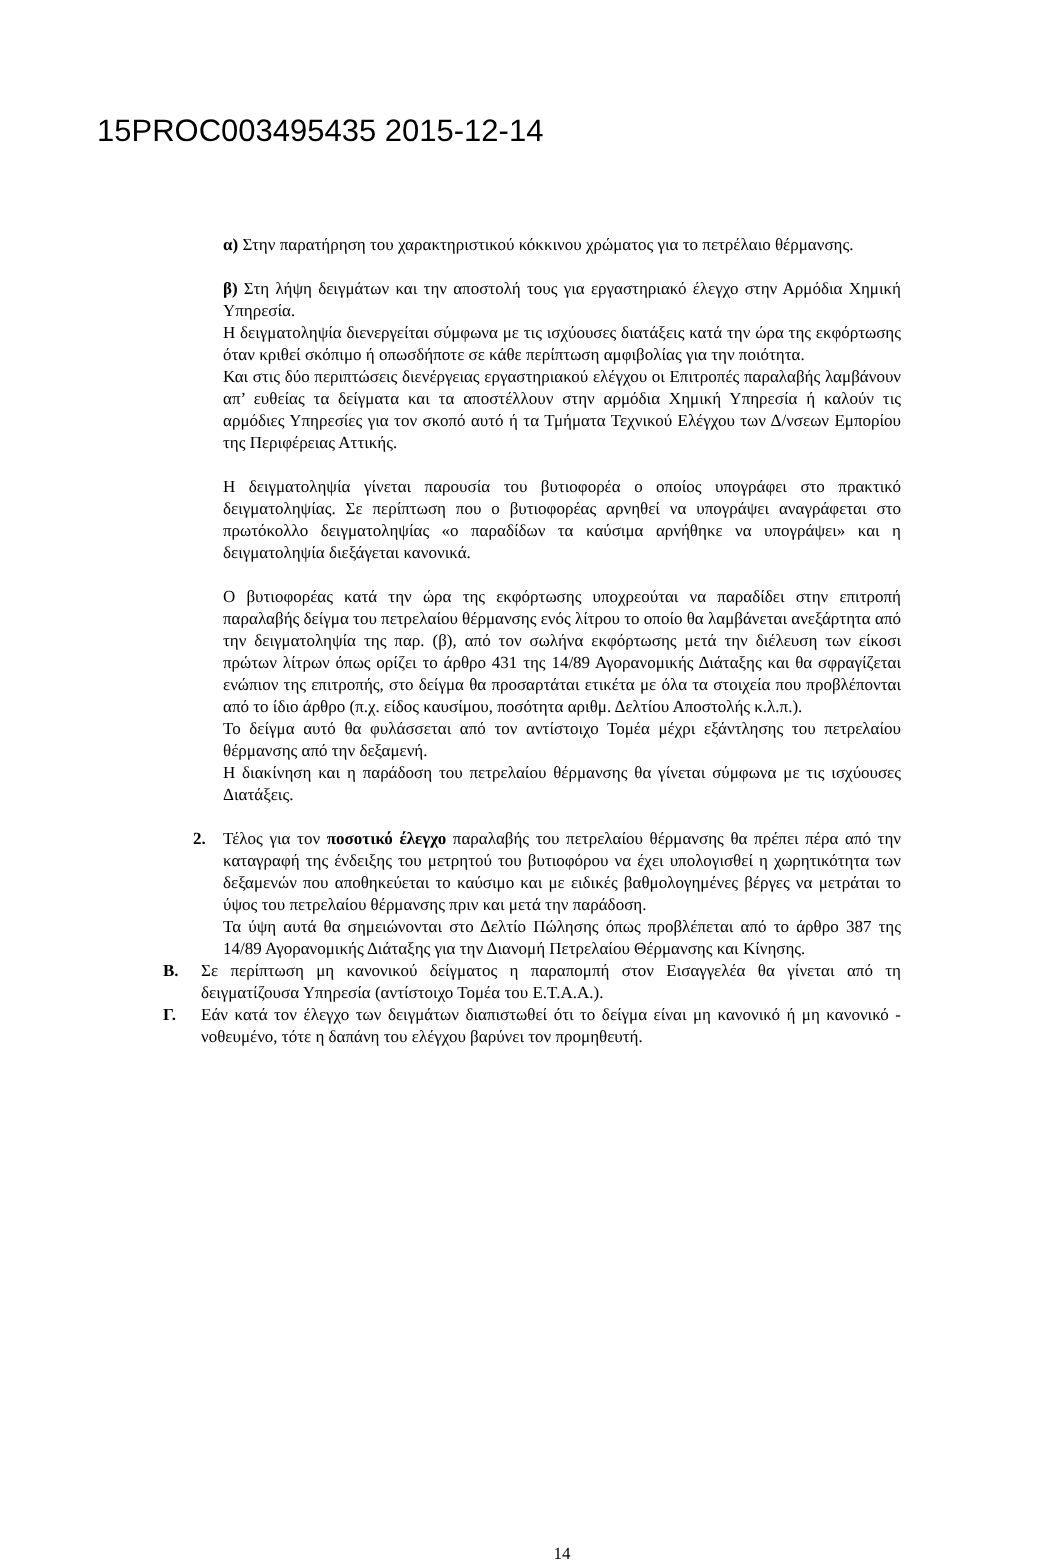15PROC003495435 2015-12-14
α) Στην παρατήρηση του χαρακτηριστικού κόκκινου χρώματος για το πετρέλαιο θέρμανσης.
β) Στη λήψη δειγμάτων και την αποστολή τους για εργαστηριακό έλεγχο στην Αρμόδια Χημική Υπηρεσία.
Η δειγματοληψία διενεργείται σύμφωνα με τις ισχύουσες διατάξεις κατά την ώρα της εκφόρτωσης όταν κριθεί σκόπιμο ή οπωσδήποτε σε κάθε περίπτωση αμφιβολίας για την ποιότητα.
Και στις δύο περιπτώσεις διενέργειας εργαστηριακού ελέγχου οι Επιτροπές παραλαβής λαμβάνουν απ’ ευθείας τα δείγματα και τα αποστέλλουν στην αρμόδια Χημική Υπηρεσία ή καλούν τις αρμόδιες Υπηρεσίες για τον σκοπό αυτό ή τα Τμήματα Τεχνικού Ελέγχου των Δ/νσεων Εμπορίου της Περιφέρειας Αττικής.
Η δειγματοληψία γίνεται παρουσία του βυτιοφορέα ο οποίος υπογράφει στο πρακτικό δειγματοληψίας. Σε περίπτωση που ο βυτιοφορέας αρνηθεί να υπογράψει αναγράφεται στο πρωτόκολλο δειγματοληψίας «ο παραδίδων τα καύσιμα αρνήθηκε να υπογράψει» και η δειγματοληψία διεξάγεται κανονικά.
Ο βυτιοφορέας κατά την ώρα της εκφόρτωσης υποχρεούται να παραδίδει στην επιτροπή παραλαβής δείγμα του πετρελαίου θέρμανσης ενός λίτρου το οποίο θα λαμβάνεται ανεξάρτητα από την δειγματοληψία της παρ. (β), από τον σωλήνα εκφόρτωσης μετά την διέλευση των είκοσι πρώτων λίτρων όπως ορίζει το άρθρο 431 της 14/89 Αγορανομικής Διάταξης και θα σφραγίζεται ενώπιον της επιτροπής, στο δείγμα θα προσαρτάται ετικέτα με όλα τα στοιχεία που προβλέπονται από το ίδιο άρθρο (π.χ. είδος καυσίμου, ποσότητα αριθμ. Δελτίου Αποστολής κ.λ.π.).
Το δείγμα αυτό θα φυλάσσεται από τον αντίστοιχο Τομέα μέχρι εξάντλησης του πετρελαίου θέρμανσης από την δεξαμενή.
Η διακίνηση και η παράδοση του πετρελαίου θέρμανσης θα γίνεται σύμφωνα με τις ισχύουσες Διατάξεις.
2. Τέλος για τον ποσοτικό έλεγχο παραλαβής του πετρελαίου θέρμανσης θα πρέπει πέρα από την καταγραφή της ένδειξης του μετρητού του βυτιοφόρου να έχει υπολογισθεί η χωρητικότητα των δεξαμενών που αποθηκεύεται το καύσιμο και με ειδικές βαθμολογημένες βέργες να μετράται το ύψος του πετρελαίου θέρμανσης πριν και μετά την παράδοση.
Τα ύψη αυτά θα σημειώνονται στο Δελτίο Πώλησης όπως προβλέπεται από το άρθρο 387 της 14/89 Αγορανομικής Διάταξης για την Διανομή Πετρελαίου Θέρμανσης και Κίνησης.
Β. Σε περίπτωση μη κανονικού δείγματος η παραπομπή στον Εισαγγελέα θα γίνεται από τη δειγματίζουσα Υπηρεσία (αντίστοιχο Τομέα του Ε.Τ.Α.Α.).
Γ. Εάν κατά τον έλεγχο των δειγμάτων διαπιστωθεί ότι το δείγμα είναι μη κανονικό ή μη κανονικό - νοθευμένο, τότε η δαπάνη του ελέγχου βαρύνει τον προμηθευτή.
14